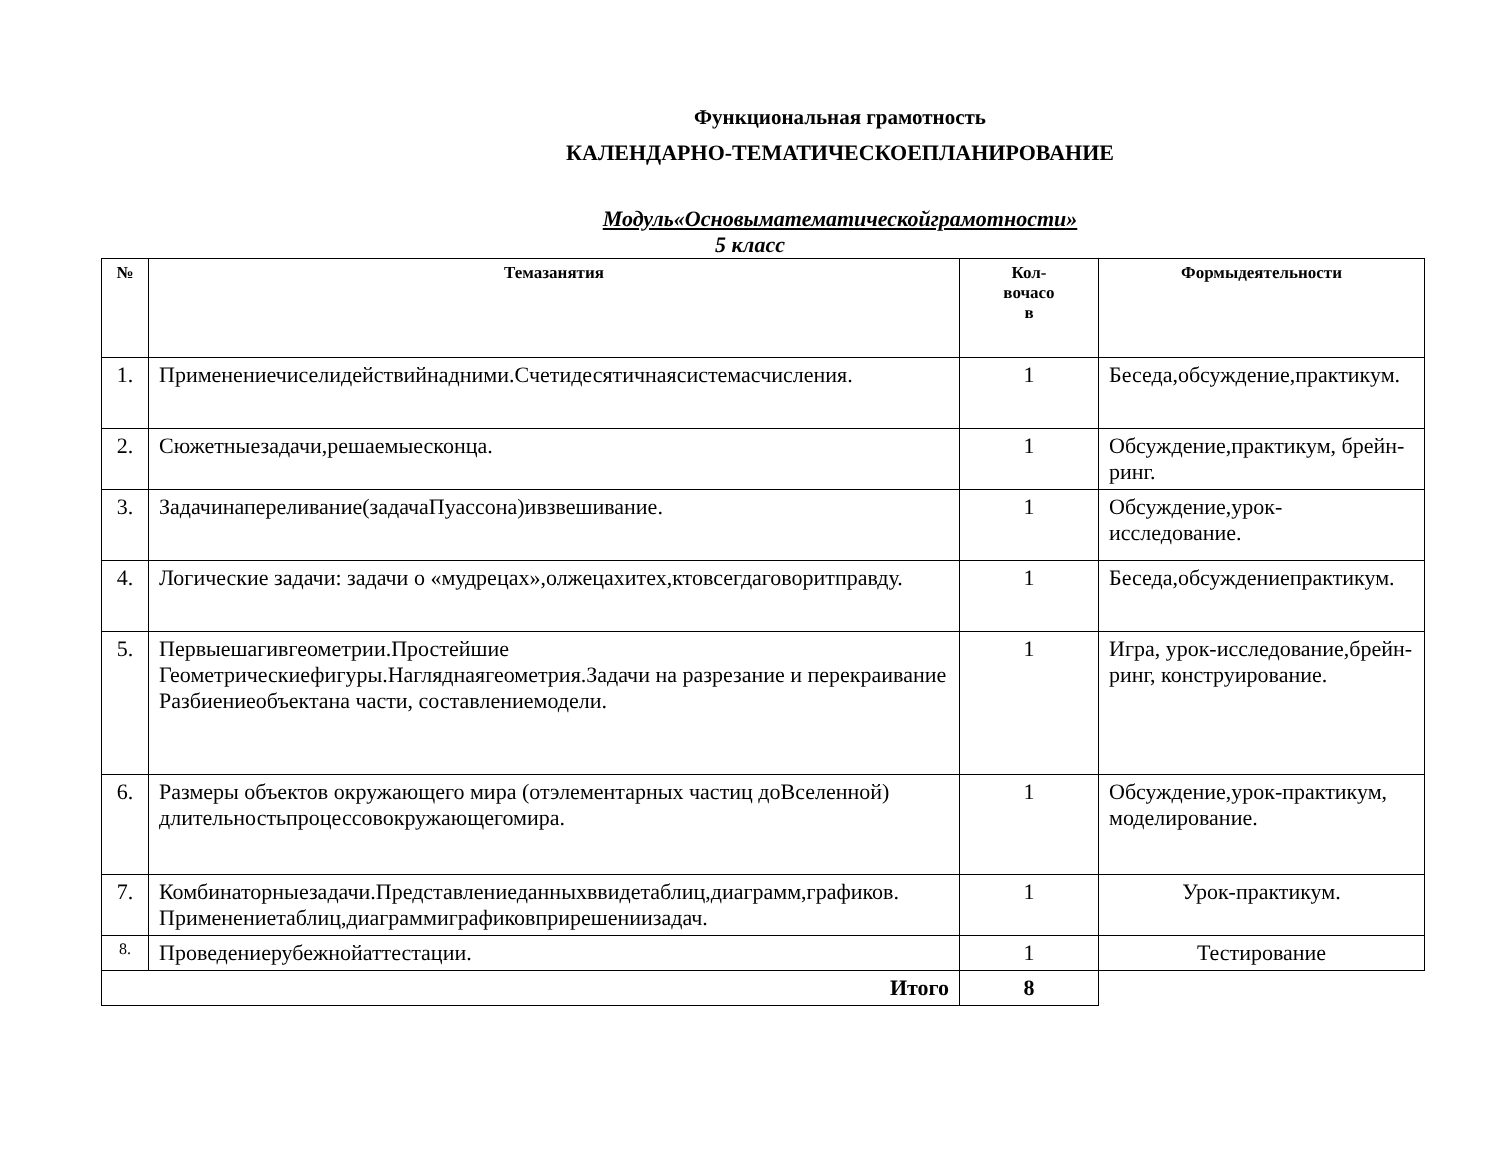Функциональная грамотность
КАЛЕНДАРНО-ТЕМАТИЧЕСКОЕПЛАНИРОВАНИЕ
Модуль«Основыматематическойграмотности»
5 класс
| № | Темазанятия | Кол- вочасо в | Формыдеятельности |
| --- | --- | --- | --- |
| 1. | Применениечиселидействийнадними.Счетидесятичнаясистемасчисления. | 1 | Беседа,обсуждение,практикум. |
| 2. | Сюжетныезадачи,решаемыесконца. | 1 | Обсуждение,практикум, брейн-ринг. |
| 3. | Задачинапереливание(задачаПуассона)ивзвешивание. | 1 | Обсуждение,урок-исследование. |
| 4. | Логические задачи: задачи о «мудрецах»,олжецахитех,ктовсегдаговоритправду. | 1 | Беседа,обсуждениепрактикум. |
| 5. | Первыешагивгеометрии.Простейшие Геометрическиефигуры.Нагляднаягеометрия.Задачи на разрезание и перекраивание Разбиениеобъектана части, составлениемодели. | 1 | Игра, урок-исследование,брейн-ринг, конструирование. |
| 6. | Размеры объектов окружающего мира (отэлементарных частиц доВселенной) длительностьпроцессовокружающегомира. | 1 | Обсуждение,урок-практикум, моделирование. |
| 7. | Комбинаторныезадачи.Представлениеданныхввидетаблиц,диаграмм,графиков. Применениетаблиц,диаграммиграфиковприрешениизадач. | 1 | Урок-практикум. |
| 8. | Проведениерубежнойаттестации. | 1 | Тестирование |
| Итого | | 8 | |